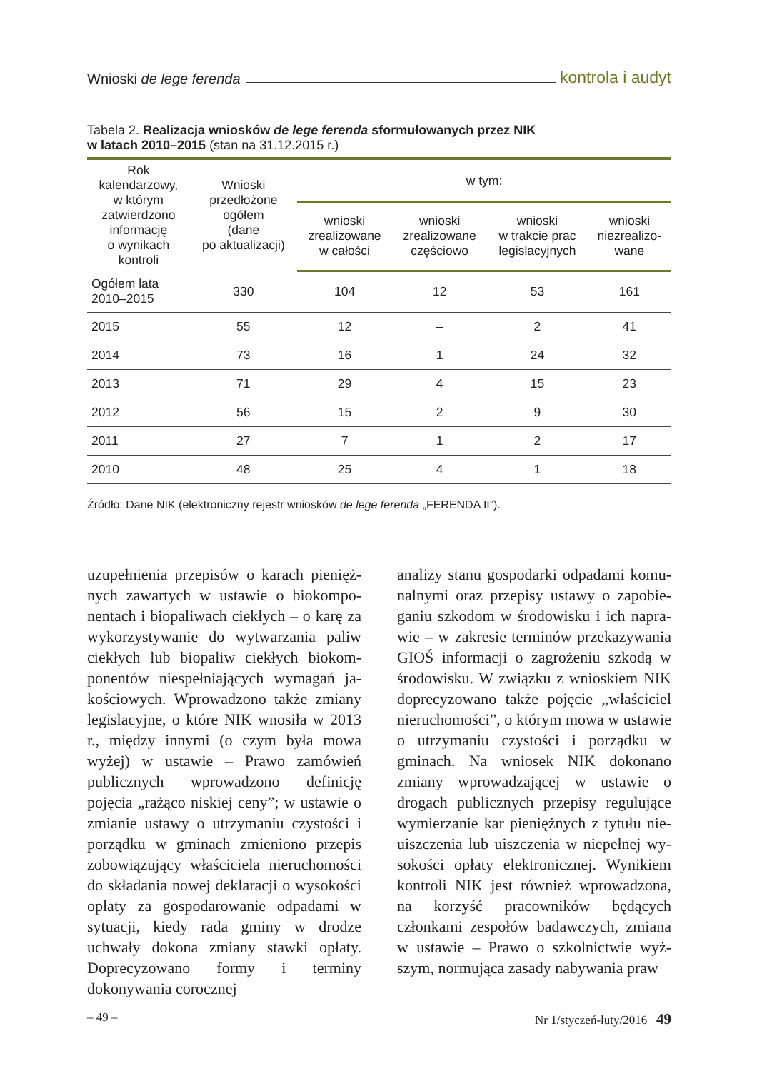Wnioski de lege ferenda kontrola i audyt
Tabela 2. Realizacja wniosków de lege ferenda sformułowanych przez NIK
w latach 2010–2015 (stan na 31.12.2015 r.)
| Rok kalendarzowy, w którym zatwierdzono informację o wynikach kontroli | Wnioski przedłożone ogółem (dane po aktualizacji) | w tym: | | | |
| --- | --- | --- | --- | --- | --- |
| | | wnioski zrealizowane w całości | wnioski zrealizowane częściowo | wnioski w trakcie prac legislacyjnych | wnioski niezrealizo- wane |
| Ogółem lata 2010–2015 | 330 | 104 | 12 | 53 | 161 |
| 2015 | 55 | 12 | – | 2 | 41 |
| 2014 | 73 | 16 | 1 | 24 | 32 |
| 2013 | 71 | 29 | 4 | 15 | 23 |
| 2012 | 56 | 15 | 2 | 9 | 30 |
| 2011 | 27 | 7 | 1 | 2 | 17 |
| 2010 | 48 | 25 | 4 | 1 | 18 |
Źródło: Dane NIK (elektroniczny rejestr wniosków de lege ferenda „FERENDA II”).
uzupełnienia przepisów o karach pienięż­nych zawartych w ustawie o biokompo­nentach i biopaliwach ciekłych – o karę za wykorzystywanie do wytwarzania paliw ciekłych lub biopaliw ciekłych biokom­ponentów niespełniających wymagań ja­kościowych. Wprowadzono także zmiany legislacyjne, o które NIK wnosiła w 2013 r., między innymi (o czym była mowa wyżej) w ustawie – Prawo zamówień publicznych wprowadzono definicję pojęcia „rażąco niskiej ceny”; w ustawie o zmianie ustawy o utrzymaniu czystości i porządku w gmi­nach zmieniono przepis zobowiązujący właściciela nieruchomości do składania nowej deklaracji o wysokości opłaty za gospodarowanie odpadami w sytuacji, kiedy rada gminy w drodze uchwały doko­na zmiany stawki opłaty. Doprecyzowano formy i terminy dokonywania corocznej
analizy stanu gospodarki odpadami komu­nalnymi oraz przepisy ustawy o zapobie­ganiu szkodom w środowisku i ich napra­wie – w zakresie terminów przekazywa­nia GIOŚ informacji o zagrożeniu szkodą w środowisku. W związku z wnioskiem NIK doprecyzowano także pojęcie „wła­ściciel nieruchomości”, o którym mowa w ustawie o utrzymaniu czystości i po­rządku w gminach. Na wniosek NIK do­konano zmiany wprowadzającej w ustawie o drogach publicznych przepisy regulujące wymierzanie kar pieniężnych z tytułu nie­uiszczenia lub uiszczenia w niepełnej wy­sokości opłaty elektronicznej. Wynikiem kontroli NIK jest również wprowadzo­na, na korzyść pracowników będących członkami zespołów badawczych, zmia­na w ustawie – Prawo o szkolnictwie wyż­szym, normująca zasady nabywania praw
– 49 – Nr 1/styczeń-luty/2016 49